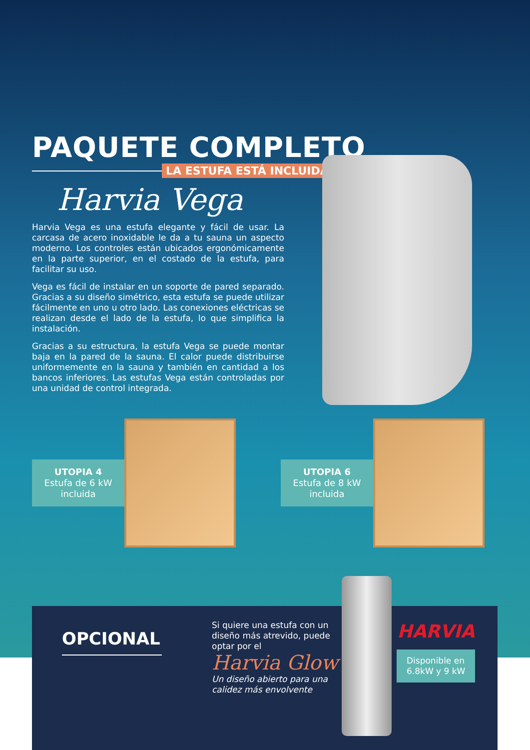PAQUETE COMPLETO
LA ESTUFA ESTÁ INCLUIDA
Harvia Vega
Harvia Vega es una estufa elegante y fácil de usar. La carcasa de acero inoxidable le da a tu sauna un aspecto moderno. Los controles están ubicados ergonómicamente en la parte superior, en el costado de la estufa, para facilitar su uso.
Vega es fácil de instalar en un soporte de pared separado. Gracias a su diseño simétrico, esta estufa se puede utilizar fácilmente en uno u otro lado. Las conexiones eléctricas se realizan desde el lado de la estufa, lo que simplifica la instalación.
Gracias a su estructura, la estufa Vega se puede montar baja en la pared de la sauna. El calor puede distribuirse uniformemente en la sauna y también en cantidad a los bancos inferiores. Las estufas Vega están controladas por una unidad de control integrada.
UTOPIA 4
Estufa de 6 kW
incluida
UTOPIA 6
Estufa de 8 kW
incluida
OPCIONAL
Si quiere una estufa con un diseño más atrevido, puede optar por el
Harvia Glow
Un diseño abierto para una calidez más envolvente
HARVIA
Disponible en
6.8kW y 9 kW